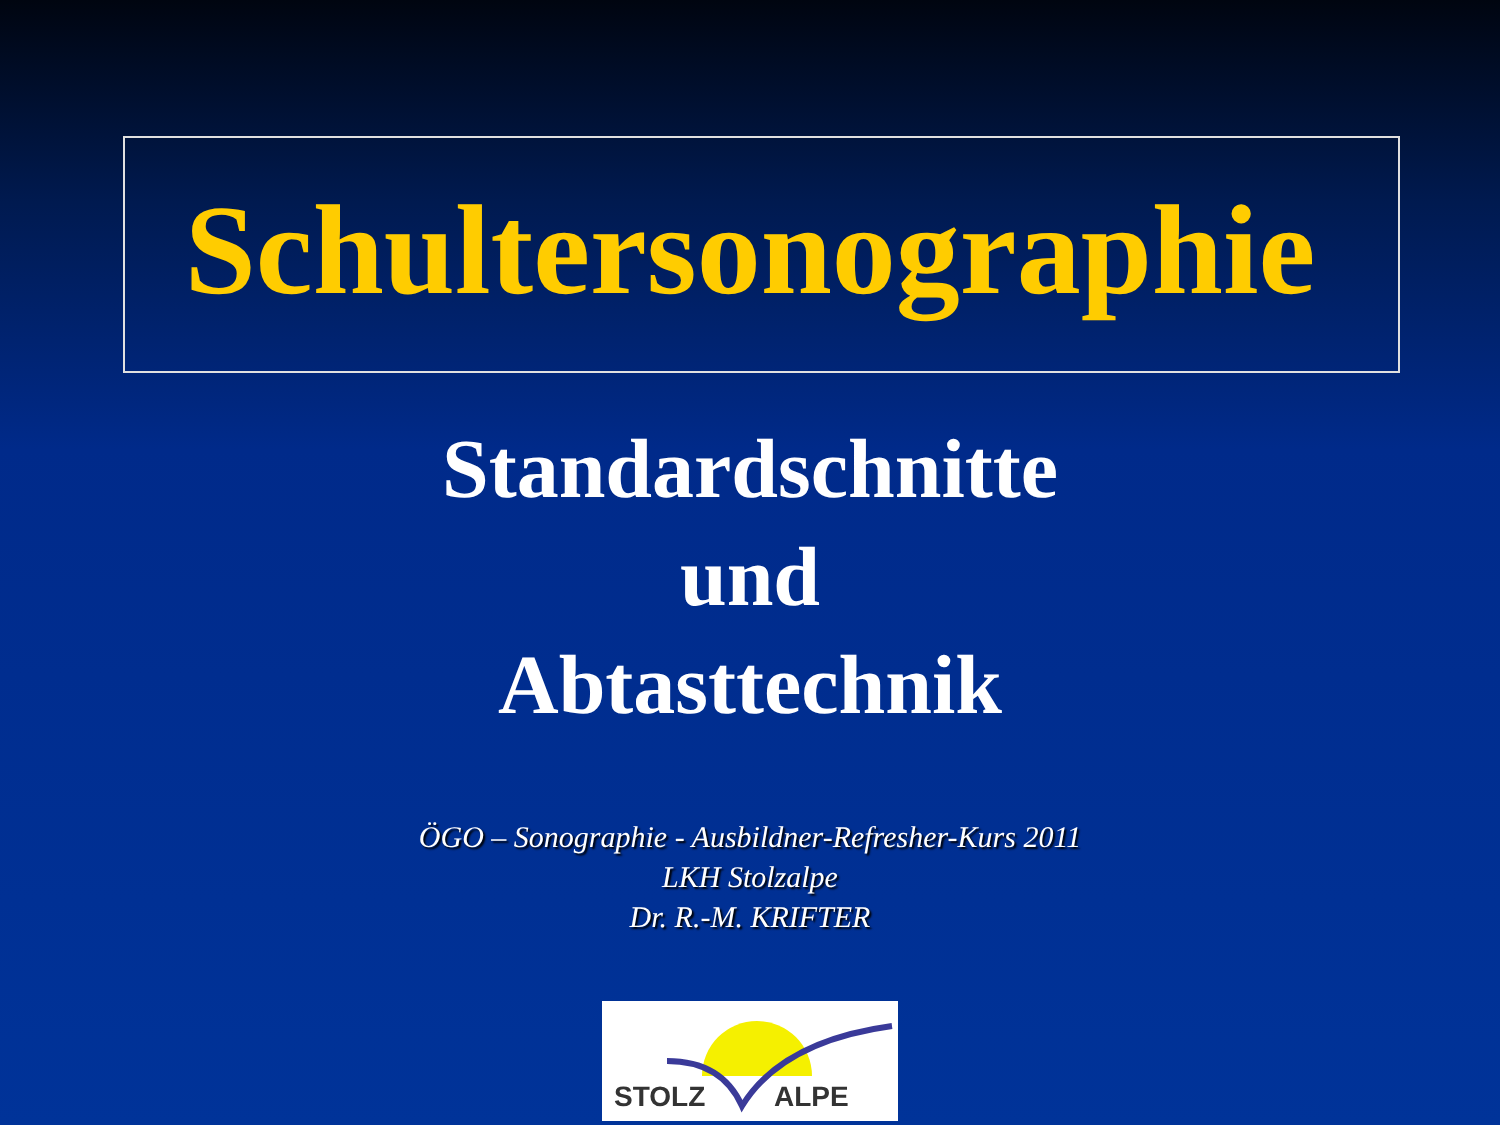Schultersonographie
Standardschnitte
und
Abtasttechnik
ÖGO – Sonographie - Ausbildner-Refresher-Kurs 2011
LKH Stolzalpe
Dr. R.-M. KRIFTER
STOLZ ALPE